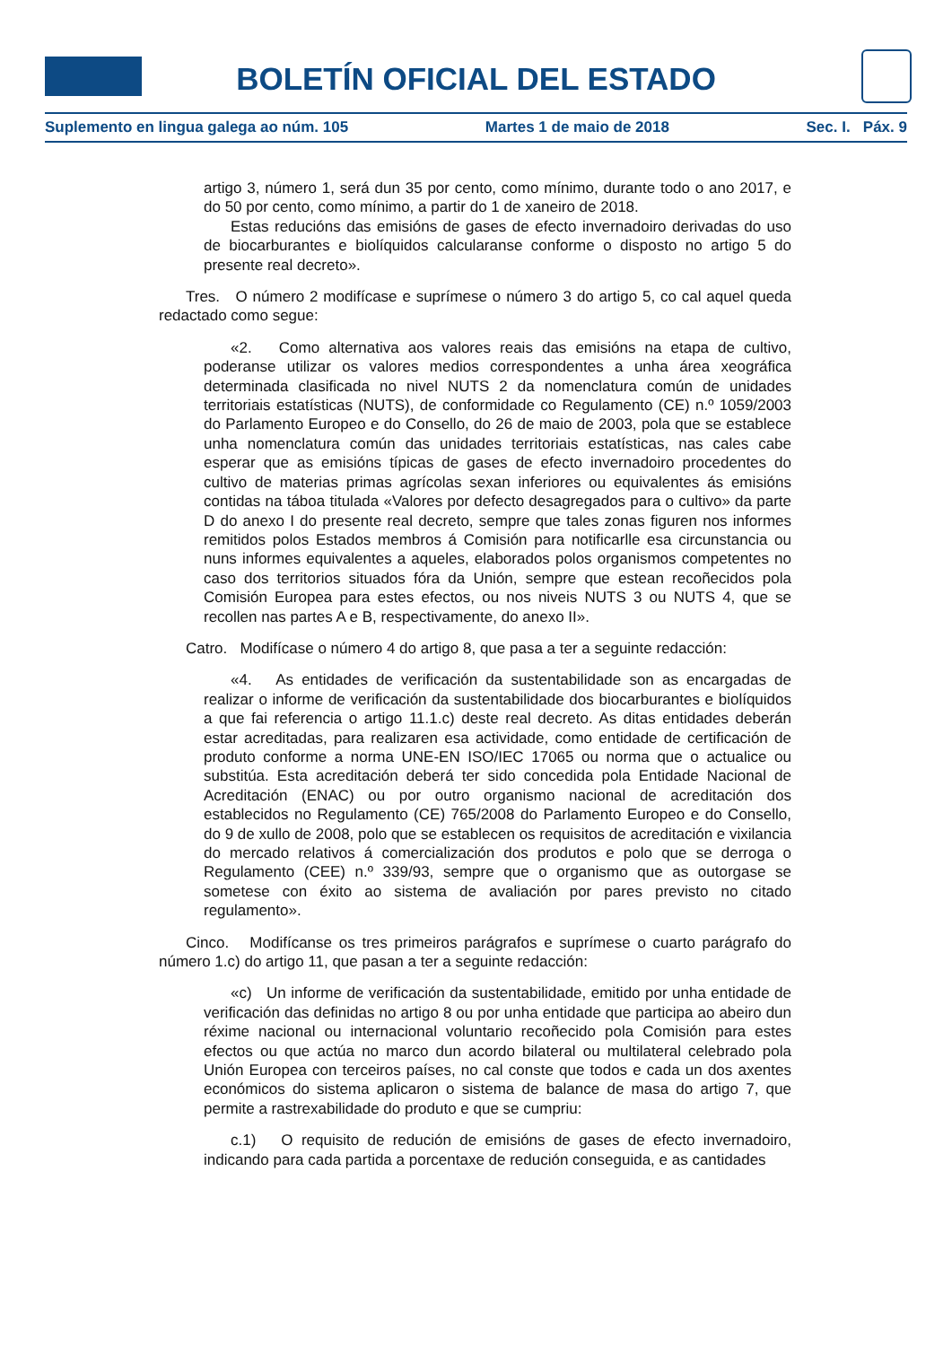BOLETÍN OFICIAL DEL ESTADO
Suplemento en lingua galega ao núm. 105 Martes 1 de maio de 2018 Sec. I. Páx. 9
artigo 3, número 1, será dun 35 por cento, como mínimo, durante todo o ano 2017, e do 50 por cento, como mínimo, a partir do 1 de xaneiro de 2018.
Estas reducións das emisións de gases de efecto invernadoiro derivadas do uso de biocarburantes e biolíquidos calcularanse conforme o disposto no artigo 5 do presente real decreto».
Tres. O número 2 modifícase e suprímese o número 3 do artigo 5, co cal aquel queda redactado como segue:
«2. Como alternativa aos valores reais das emisións na etapa de cultivo, poderanse utilizar os valores medios correspondentes a unha área xeográfica determinada clasificada no nivel NUTS 2 da nomenclatura común de unidades territoriais estatísticas (NUTS), de conformidade co Regulamento (CE) n.º 1059/2003 do Parlamento Europeo e do Consello, do 26 de maio de 2003, pola que se establece unha nomenclatura común das unidades territoriais estatísticas, nas cales cabe esperar que as emisións típicas de gases de efecto invernadoiro procedentes do cultivo de materias primas agrícolas sexan inferiores ou equivalentes ás emisións contidas na táboa titulada «Valores por defecto desagregados para o cultivo» da parte D do anexo I do presente real decreto, sempre que tales zonas figuren nos informes remitidos polos Estados membros á Comisión para notificarlle esa circunstancia ou nuns informes equivalentes a aqueles, elaborados polos organismos competentes no caso dos territorios situados fóra da Unión, sempre que estean recoñecidos pola Comisión Europea para estes efectos, ou nos niveis NUTS 3 ou NUTS 4, que se recollen nas partes A e B, respectivamente, do anexo II».
Catro. Modifícase o número 4 do artigo 8, que pasa a ter a seguinte redacción:
«4. As entidades de verificación da sustentabilidade son as encargadas de realizar o informe de verificación da sustentabilidade dos biocarburantes e biolíquidos a que fai referencia o artigo 11.1.c) deste real decreto. As ditas entidades deberán estar acreditadas, para realizaren esa actividade, como entidade de certificación de produto conforme a norma UNE-EN ISO/IEC 17065 ou norma que o actualice ou substitúa. Esta acreditación deberá ter sido concedida pola Entidade Nacional de Acreditación (ENAC) ou por outro organismo nacional de acreditación dos establecidos no Regulamento (CE) 765/2008 do Parlamento Europeo e do Consello, do 9 de xullo de 2008, polo que se establecen os requisitos de acreditación e vixilancia do mercado relativos á comercialización dos produtos e polo que se derroga o Regulamento (CEE) n.º 339/93, sempre que o organismo que as outorgase se sometese con éxito ao sistema de avaliación por pares previsto no citado regulamento».
Cinco. Modifícanse os tres primeiros parágrafos e suprímese o cuarto parágrafo do número 1.c) do artigo 11, que pasan a ter a seguinte redacción:
«c) Un informe de verificación da sustentabilidade, emitido por unha entidade de verificación das definidas no artigo 8 ou por unha entidade que participa ao abeiro dun réxime nacional ou internacional voluntario recoñecido pola Comisión para estes efectos ou que actúa no marco dun acordo bilateral ou multilateral celebrado pola Unión Europea con terceiros países, no cal conste que todos e cada un dos axentes económicos do sistema aplicaron o sistema de balance de masa do artigo 7, que permite a rastrexabilidade do produto e que se cumpriu:
c.1) O requisito de redución de emisións de gases de efecto invernadoiro, indicando para cada partida a porcentaxe de redución conseguida, e as cantidades